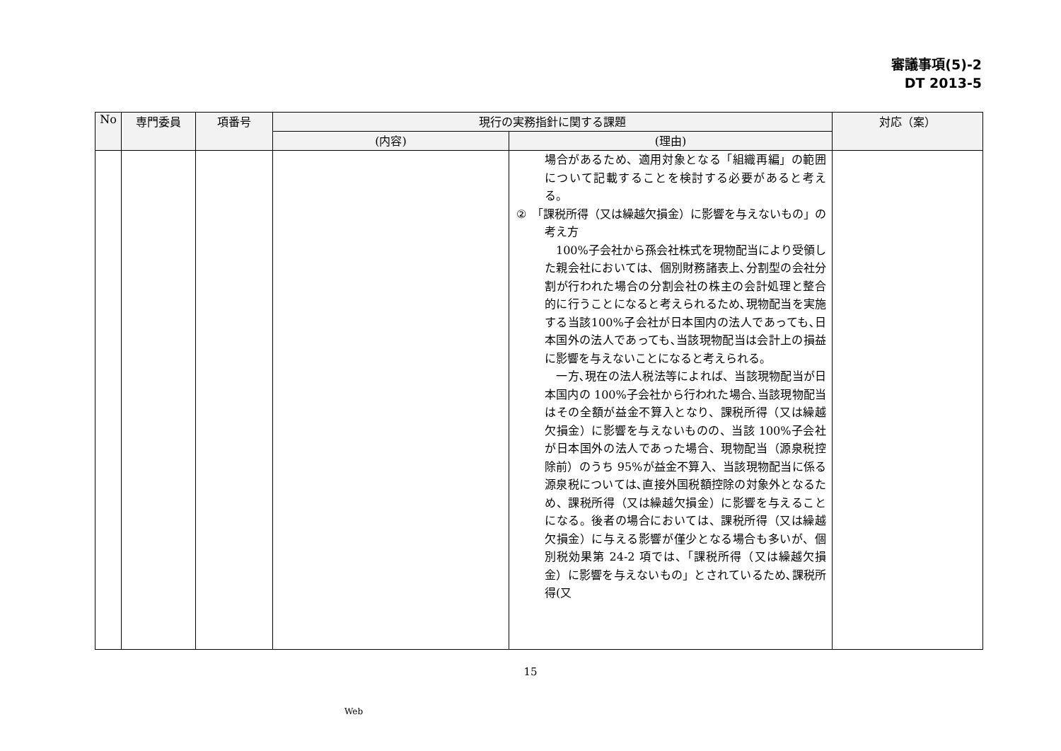審議事項(5)-2
DT 2013-5
| No | 専門委員 | 項番号 | 現行の実務指針に関する課題 | | 対応（案） |
| --- | --- | --- | --- | --- | --- |
| | | | (内容) | (理由) | |
| | | | | 場合があるため、適用対象となる「組織再編」の範囲について記載することを検討する必要があると考える。 ② 「課税所得（又は繰越欠損金）に影響を与えないもの」の考え方 100%子会社から孫会社株式を現物配当により受領した親会社においては、個別財務諸表上､分割型の会社分割が行われた場合の分割会社の株主の会計処理と整合的に行うことになると考えられるため､現物配当を実施する当該100%子会社が日本国内の法人であっても､日本国外の法人であっても､当該現物配当は会計上の損益に影響を与えないことになると考えられる。 一方､現在の法人税法等によれば、当該現物配当が日本国内の 100%子会社から行われた場合､当該現物配当はその全額が益金不算入となり、課税所得（又は繰越欠損金）に影響を与えないものの、当該 100%子会社が日本国外の法人であった場合、現物配当（源泉税控除前）のうち 95%が益金不算入、当該現物配当に係る源泉税については､直接外国税額控除の対象外となるため、課税所得（又は繰越欠損金）に影響を与えることになる。後者の場合においては、課税所得（又は繰越欠損金）に与える影響が僅少となる場合も多いが、個別税効果第 24-2 項では、「課税所得（又は繰越欠損金）に影響を与えないもの」とされているため､課税所得(又 | |
15
Web